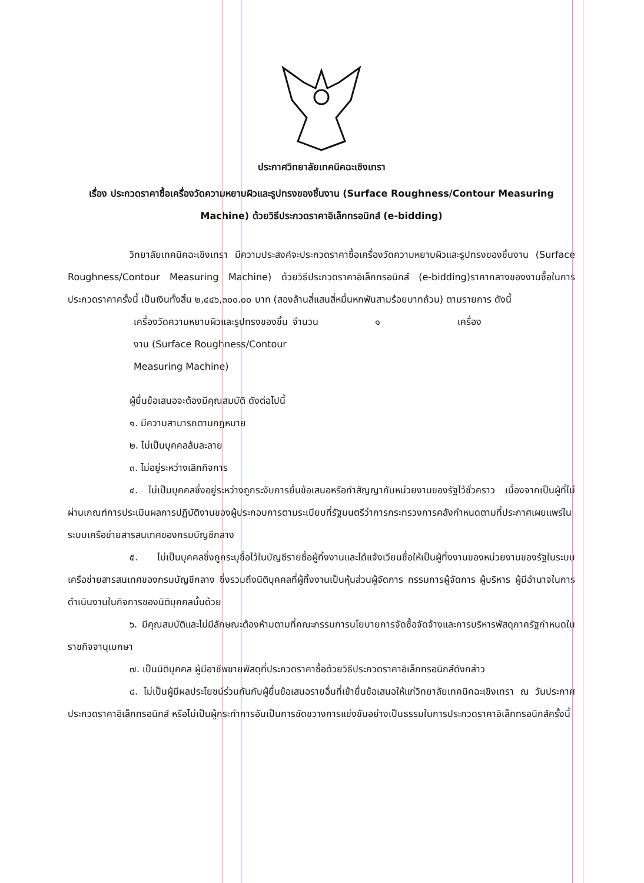ประกาศวิทยาลัยเทคนิคฉะเชิงเทรา
เรื่อง ประกวดราคาซื้อเครื่องวัดความหยาบผิวและรูปทรงของชิ้นงาน (Surface Roughness/Contour Measuring Machine) ด้วยวิธีประกวดราคาอิเล็กทรอนิกส์ (e-bidding)
วิทยาลัยเทคนิคฉะเชิงเทรา มีความประสงค์จะประกวดราคาซื้อเครื่องวัดความหยาบผิวและรูปทรงของชิ้นงาน (Surface Roughness/Contour Measuring Machine) ด้วยวิธีประกวดราคาอิเล็กทรอนิกส์ (e-bidding)ราคากลางของงานซื้อในการประกวดราคาครั้งนี้ เป็นเงินทั้งสิ้น ๒,๔๔๖,๓๐๐.๐๐ บาท (สองล้านสี่แสนสี่หมื่นหกพันสามร้อยบาทถ้วน) ตามรายการ ดังนี้
เครื่องวัดความหยาบผิวและรูปทรงของชิ้นงาน (Surface Roughness/Contour Measuring Machine)
จำนวน ๑ เครื่อง
ผู้ยื่นข้อเสนอจะต้องมีคุณสมบัติ ดังต่อไปนี้
๑. มีความสามารถตามกฎหมาย
๒. ไม่เป็นบุคคลล้มละลาย
๓. ไม่อยู่ระหว่างเลิกกิจการ
๔. ไม่เป็นบุคคลซึ่งอยู่ระหว่างถูกระงับการยื่นข้อเสนอหรือทำสัญญากับหน่วยงานของรัฐไว้ชั่วคราว เนื่องจากเป็นผู้ที่ไม่ผ่านเกณฑ์การประเมินผลการปฏิบัติงานของผู้ประกอบการตามระเบียบที่รัฐมนตรีว่าการกระทรวงการคลังกำหนดตามที่ประกาศเผยแพร่ในระบบเครือข่ายสารสนเทศของกรมบัญชีกลาง
๕. ไม่เป็นบุคคลซึ่งถูกระบุชื่อไว้ในบัญชีรายชื่อผู้ทิ้งงานและได้แจ้งเวียนชื่อให้เป็นผู้ทิ้งงานของหน่วยงานของรัฐในระบบเครือข่ายสารสนเทศของกรมบัญชีกลาง ซึ่งรวมถึงนิติบุคคลที่ผู้ทิ้งงานเป็นหุ้นส่วนผู้จัดการ กรรมการผู้จัดการ ผู้บริหาร ผู้มีอำนาจในการดำเนินงานในกิจการของนิติบุคคลนั้นด้วย
๖. มีคุณสมบัติและไม่มีลักษณะต้องห้ามตามที่คณะกรรมการนโยบายการจัดซื้อจัดจ้างและการบริหารพัสดุภาครัฐกำหนดในราชกิจจานุเบกษา
๗. เป็นนิติบุคคล ผู้มีอาชีพขายพัสดุที่ประกวดราคาซื้อด้วยวิธีประกวดราคาอิเล็กทรอนิกส์ดังกล่าว
๘. ไม่เป็นผู้มีผลประโยชน์ร่วมกันกับผู้ยื่นข้อเสนอรายอื่นที่เข้ายื่นข้อเสนอให้แก่วิทยาลัยเทคนิคฉะเชิงเทรา ณ วันประกาศประกวดราคาอิเล็กทรอนิกส์ หรือไม่เป็นผู้กระทำการอันเป็นการขัดขวางการแข่งขันอย่างเป็นธรรมในการประกวดราคาอิเล็กทรอนิกส์ครั้งนี้